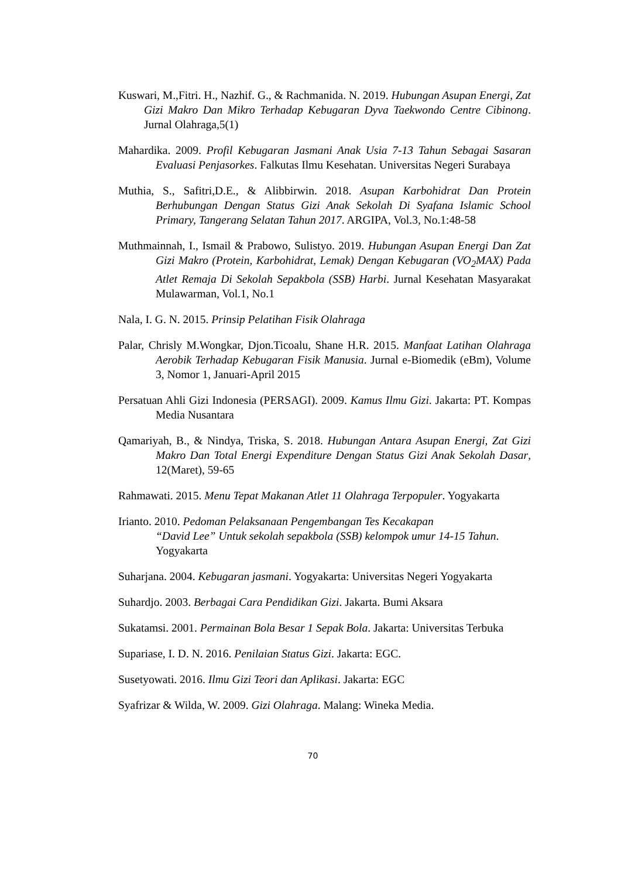Kuswari, M.,Fitri. H., Nazhif. G., & Rachmanida. N. 2019. Hubungan Asupan Energi, Zat Gizi Makro Dan Mikro Terhadap Kebugaran Dyva Taekwondo Centre Cibinong. Jurnal Olahraga,5(1)
Mahardika. 2009. Profil Kebugaran Jasmani Anak Usia 7-13 Tahun Sebagai Sasaran Evaluasi Penjasorkes. Falkutas Ilmu Kesehatan. Universitas Negeri Surabaya
Muthia, S., Safitri,D.E., & Alibbirwin. 2018. Asupan Karbohidrat Dan Protein Berhubungan Dengan Status Gizi Anak Sekolah Di Syafana Islamic School Primary, Tangerang Selatan Tahun 2017. ARGIPA, Vol.3, No.1:48-58
Muthmainnah, I., Ismail & Prabowo, Sulistyo. 2019. Hubungan Asupan Energi Dan Zat Gizi Makro (Protein, Karbohidrat, Lemak) Dengan Kebugaran (VO<sub>2</sub>MAX) Pada Atlet Remaja Di Sekolah Sepakbola (SSB) Harbi. Jurnal Kesehatan Masyarakat Mulawarman, Vol.1, No.1
Nala, I. G. N. 2015. Prinsip Pelatihan Fisik Olahraga
Palar, Chrisly M.Wongkar, Djon.Ticoalu, Shane H.R. 2015. Manfaat Latihan Olahraga Aerobik Terhadap Kebugaran Fisik Manusia. Jurnal e-Biomedik (eBm), Volume 3, Nomor 1, Januari-April 2015
Persatuan Ahli Gizi Indonesia (PERSAGI). 2009. Kamus Ilmu Gizi. Jakarta: PT. Kompas Media Nusantara
Qamariyah, B., & Nindya, Triska, S. 2018. Hubungan Antara Asupan Energi, Zat Gizi Makro Dan Total Energi Expenditure Dengan Status Gizi Anak Sekolah Dasar, 12(Maret), 59-65
Rahmawati. 2015. Menu Tepat Makanan Atlet 11 Olahraga Terpopuler. Yogyakarta
Irianto. 2010. Pedoman Pelaksanaan Pengembangan Tes Kecakapan
“David Lee” Untuk sekolah sepakbola (SSB) kelompok umur 14-15 Tahun. Yogyakarta
Suharjana. 2004. Kebugaran jasmani. Yogyakarta: Universitas Negeri Yogyakarta
Suhardjo. 2003. Berbagai Cara Pendidikan Gizi. Jakarta. Bumi Aksara
Sukatamsi. 2001. Permainan Bola Besar 1 Sepak Bola. Jakarta: Universitas Terbuka
Supariase, I. D. N. 2016. Penilaian Status Gizi. Jakarta: EGC.
Susetyowati. 2016. Ilmu Gizi Teori dan Aplikasi. Jakarta: EGC
Syafrizar & Wilda, W. 2009. Gizi Olahraga. Malang: Wineka Media.
70